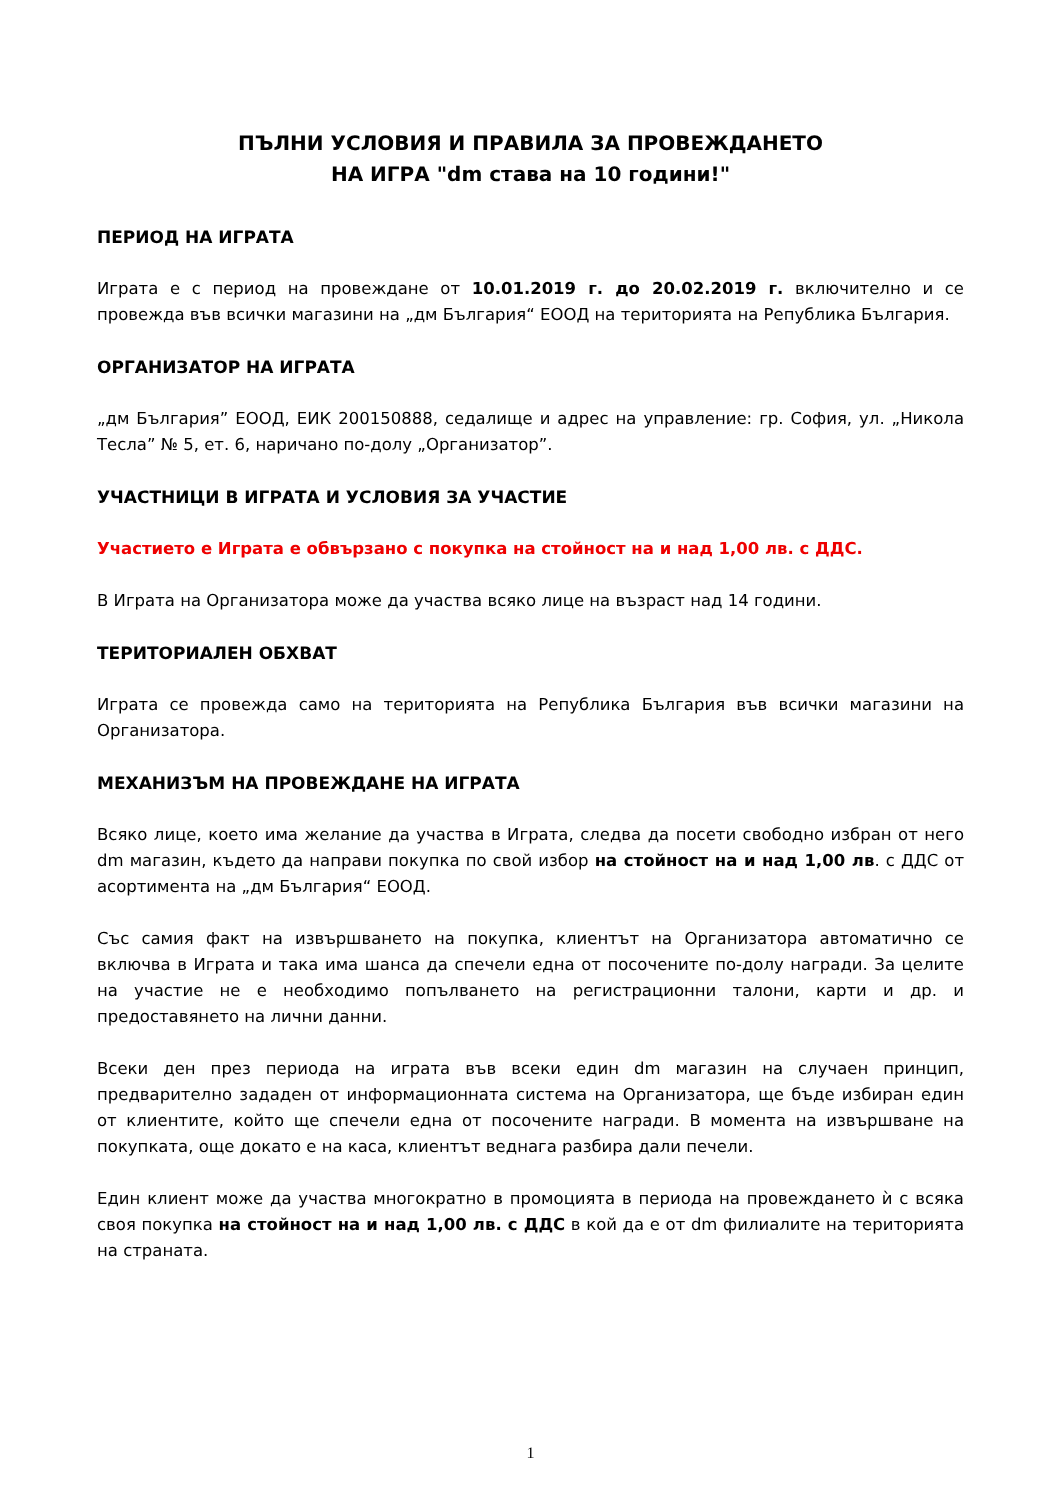ПЪЛНИ УСЛОВИЯ И ПРАВИЛА ЗА ПРОВЕЖДАНЕТО
НА ИГРА "dm става на 10 години!"
ПЕРИОД НА ИГРАТА
Играта е с период на провеждане от 10.01.2019 г. до 20.02.2019 г. включително и се провежда във всички магазини на „дм България“ ЕООД на територията на Република България.
ОРГАНИЗАТОР НА ИГРАТА
„дм България” ЕООД, ЕИК 200150888, седалище и адрес на управление: гр. София, ул. „Никола Тесла” № 5, ет. 6, наричано по-долу „Организатор”.
УЧАСТНИЦИ В ИГРАТА И УСЛОВИЯ ЗА УЧАСТИЕ
Участието е Играта е обвързано с покупка на стойност на и над 1,00 лв. с ДДС.
В Играта на Организатора може да участва всяко лице на възраст над 14 години.
ТЕРИТОРИАЛЕН ОБХВАТ
Играта се провежда само на територията на Република България във всички магазини на Организатора.
МЕХАНИЗЪМ НА ПРОВЕЖДАНЕ НА ИГРАТА
Всяко лице, което има желание да участва в Играта, следва да посети свободно избран от него dm магазин, където да направи покупка по свой избор на стойност на и над 1,00 лв. с ДДС от асортимента на „дм България“ ЕООД.
Със самия факт на извършването на покупка, клиентът на Организатора автоматично се включва в Играта и така има шанса да спечели една от посочените по-долу награди. За целите на участие не е необходимо попълването на регистрационни талони, карти и др. и предоставянето на лични данни.
Всеки ден през периода на играта във всеки един dm магазин на случаен принцип, предварително зададен от информационната система на Организатора, ще бъде избиран един от клиентите, който ще спечели една от посочените награди. В момента на извършване на покупката, още докато е на каса, клиентът веднага разбира дали печели.
Един клиент може да участва многократно в промоцията в периода на провеждането ѝ с всяка своя покупка на стойност на и над 1,00 лв. с ДДС в кой да е от dm филиалите на територията на страната.
1